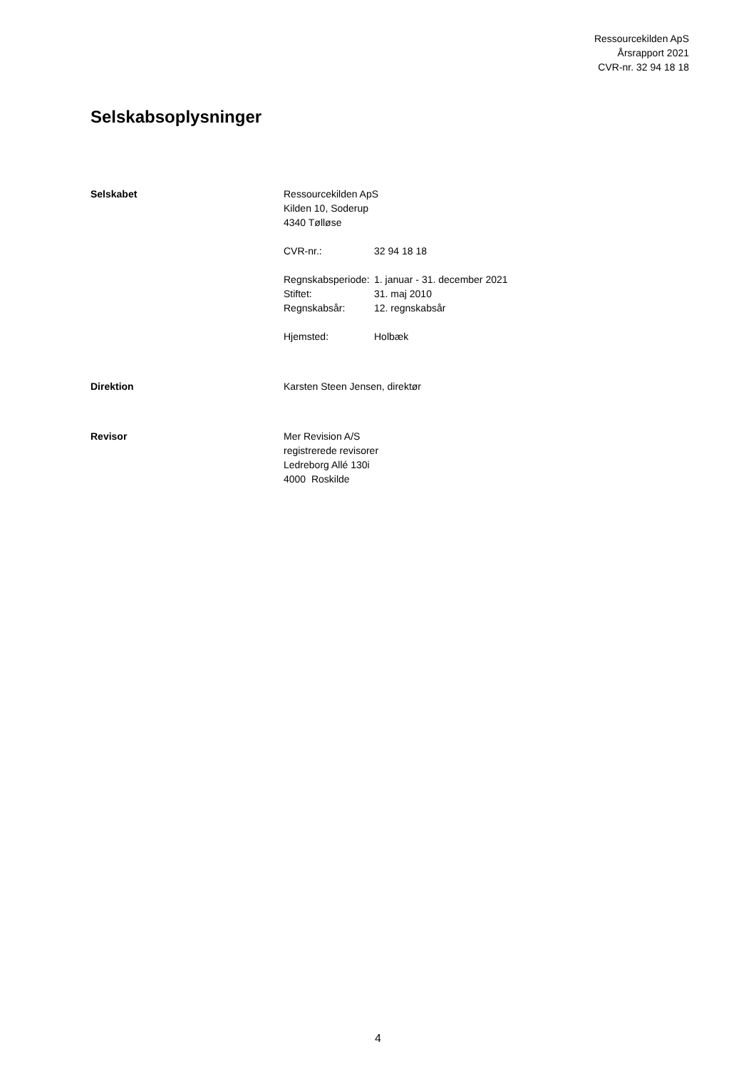Ressourcekilden ApS
Årsrapport 2021
CVR-nr. 32 94 18 18
Selskabsoplysninger
Selskabet Ressourcekilden ApS
Kilden 10, Soderup
4340 Tølløse
CVR-nr.: 32 94 18 18
Regnskabsperiode: 1. januar - 31. december 2021
Stiftet: 31. maj 2010
Regnskabsår: 12. regnskabsår
Hjemsted: Holbæk
Direktion Karsten Steen Jensen, direktør
Revisor Mer Revision A/S
registrerede revisorer
Ledreborg Allé 130i
4000 Roskilde
4